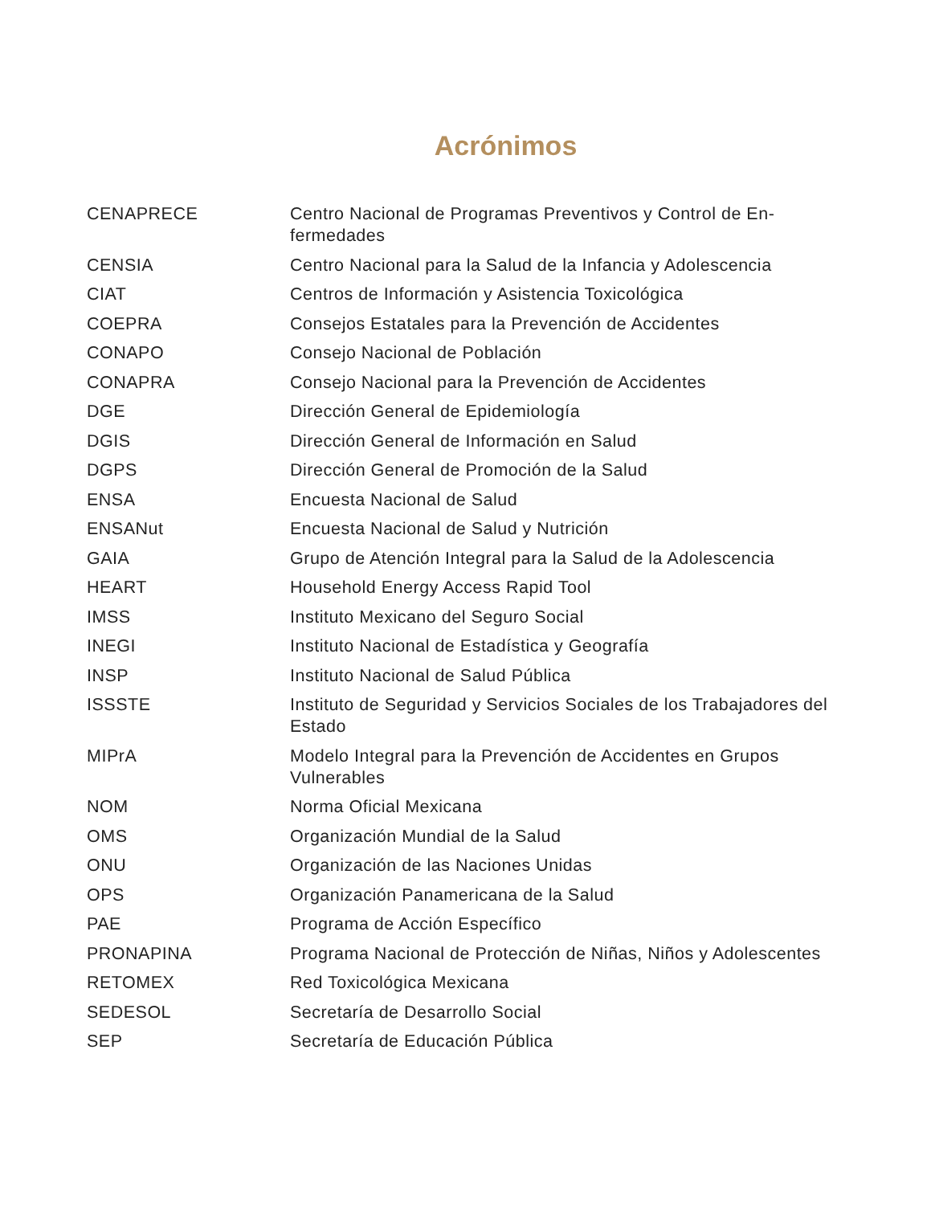Acrónimos
| CENAPRECE | Centro Nacional de Programas Preventivos y Control de En­fermedades |
| CENSIA | Centro Nacional para la Salud de la Infancia y Adolescencia |
| CIAT | Centros de Información y Asistencia Toxicológica |
| COEPRA | Consejos Estatales para la Prevención de Accidentes |
| CONAPO | Consejo Nacional de Población |
| CONAPRA | Consejo Nacional para la Prevención de Accidentes |
| DGE | Dirección General de Epidemiología |
| DGIS | Dirección General de Información en Salud |
| DGPS | Dirección General de Promoción de la Salud |
| ENSA | Encuesta Nacional de Salud |
| ENSANut | Encuesta Nacional de Salud y Nutrición |
| GAIA | Grupo de Atención Integral para la Salud de la Adolescencia |
| HEART | Household Energy Access Rapid Tool |
| IMSS | Instituto Mexicano del Seguro Social |
| INEGI | Instituto Nacional de Estadística y Geografía |
| INSP | Instituto Nacional de Salud Pública |
| ISSSTE | Instituto de Seguridad y Servicios Sociales de los Trabajadores del Estado |
| MIPrA | Modelo Integral para la Prevención de Accidentes en Grupos Vulnerables |
| NOM | Norma Oficial Mexicana |
| OMS | Organización Mundial de la Salud |
| ONU | Organización de las Naciones Unidas |
| OPS | Organización Panamericana de la Salud |
| PAE | Programa de Acción Específico |
| PRONAPINA | Programa Nacional de Protección de Niñas, Niños y Adolescentes |
| RETOMEX | Red Toxicológica Mexicana |
| SEDESOL | Secretaría de Desarrollo Social |
| SEP | Secretaría de Educación Pública |